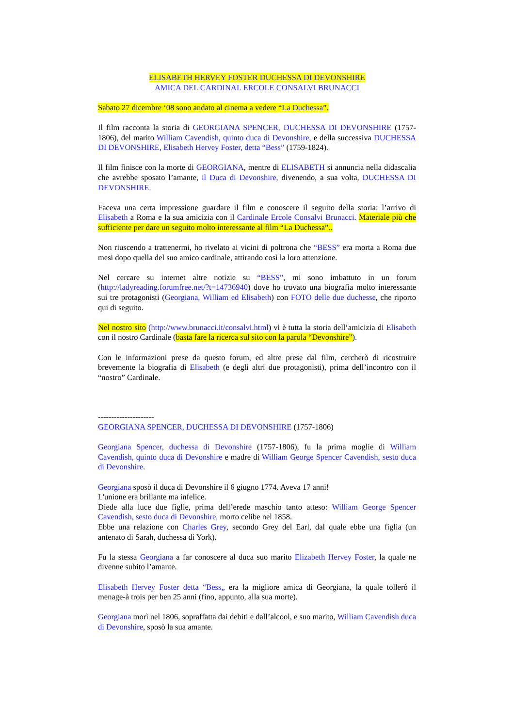ELISABETH HERVEY FOSTER DUCHESSA DI DEVONSHIRE
AMICA DEL CARDINAL ERCOLE CONSALVI BRUNACCI
Sabato 27 dicembre ‘08 sono andato al cinema a vedere “La Duchessa”.
Il film racconta la storia di GEORGIANA SPENCER, DUCHESSA DI DEVONSHIRE (1757-1806), del marito William Cavendish, quinto duca di Devonshire, e della successiva DUCHESSA DI DEVONSHIRE, Elisabeth Hervey Foster, detta “Bess” (1759-1824).
Il film finisce con la morte di GEORGIANA, mentre di ELISABETH si annuncia nella didascalia che avrebbe sposato l’amante, il Duca di Devonshire, divenendo, a sua volta, DUCHESSA DI DEVONSHIRE.
Faceva una certa impressione guardare il film e conoscere il seguito della storia: l’arrivo di Elisabeth a Roma e la sua amicizia con il Cardinale Ercole Consalvi Brunacci. Materiale più che sufficiente per dare un seguito molto interessante al film “La Duchessa”..
Non riuscendo a trattenermi, ho rivelato ai vicini di poltrona che “BESS” era morta a Roma due mesi dopo quella del suo amico cardinale, attirando così la loro attenzione.
Nel cercare su internet altre notizie su “BESS”, mi sono imbattuto in un forum (http://ladyreading.forumfree.net/?t=14736940) dove ho trovato una biografia molto interessante sui tre protagonisti (Georgiana, William ed Elisabeth) con FOTO delle due duchesse, che riporto qui di seguito.
Nel nostro sito (http://www.brunacci.it/consalvi.html) vi è tutta la storia dell’amicizia di Elisabeth con il nostro Cardinale (basta fare la ricerca sul sito con la parola “Devonshire”).
Con le informazioni prese da questo forum, ed altre prese dal film, cercherò di ricostruire brevemente la biografia di Elisabeth (e degli altri due protagonisti), prima dell’incontro con il “nostro” Cardinale.
---------------------
GEORGIANA SPENCER, DUCHESSA DI DEVONSHIRE (1757-1806)
Georgiana Spencer, duchessa di Devonshire (1757-1806), fu la prima moglie di William Cavendish, quinto duca di Devonshire e madre di William George Spencer Cavendish, sesto duca di Devonshire.
Georgiana sposò il duca di Devonshire il 6 giugno 1774. Aveva 17 anni!
L'unione era brillante ma infelice.
Diede alla luce due figlie, prima dell’erede maschio tanto atteso: William George Spencer Cavendish, sesto duca di Devonshire, morto celibe nel 1858.
Ebbe una relazione con Charles Grey, secondo Grey del Earl, dal quale ebbe una figlia (un antenato di Sarah, duchessa di York).
Fu la stessa Georgiana a far conoscere al duca suo marito Elizabeth Hervey Foster, la quale ne divenne subito l’amante.
Elisabeth Hervey Foster detta “Bess„ era la migliore amica di Georgiana, la quale tollerò il menage-à trois per ben 25 anni (fino, appunto, alla sua morte).
Georgiana morì nel 1806, sopraffatta dai debiti e dall’alcool, e suo marito, William Cavendish duca di Devonshire, sposò la sua amante.